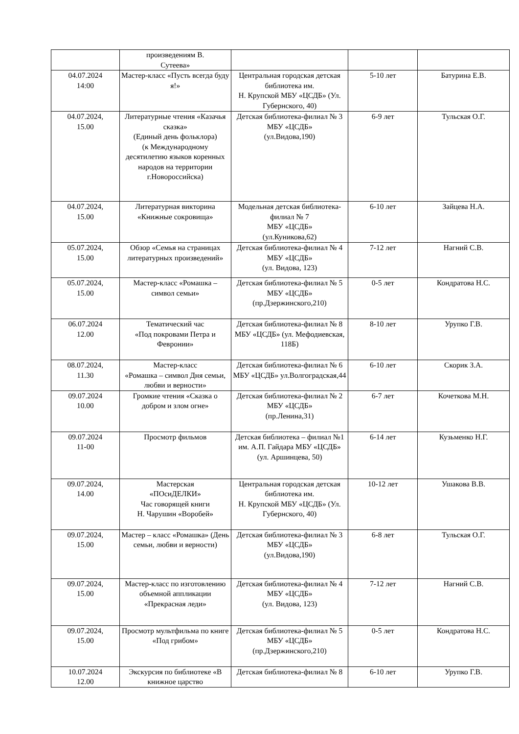| | произведениям В. Сутеева» | | | |
| 04.07.2024 14:00 | Мастер-класс «Пусть всегда буду я!» | Центральная городская детская библиотека им. Н. Крупской МБУ «ЦСДБ» (Ул. Губернского, 40) | 5-10 лет | Батурина Е.В. |
| 04.07.2024, 15.00 | Литературные чтения «Казачья сказка» (Единый день фольклора) (к Международному десятилетию языков коренных народов на территории г.Новороссийска) | Детская библиотека-филиал № 3 МБУ «ЦСДБ» (ул.Видова,190) | 6-9 лет | Тульская О.Г. |
| 04.07.2024, 15.00 | Литературная викторина «Книжные сокровища» | Модельная детская библиотека-филиал № 7 МБУ «ЦСДБ» (ул.Куникова,62) | 6-10 лет | Зайцева Н.А. |
| 05.07.2024, 15.00 | Обзор «Семья на страницах литературных произведений» | Детская библиотека-филиал № 4 МБУ «ЦСДБ» (ул. Видова, 123) | 7-12 лет | Нагний С.В. |
| 05.07.2024, 15.00 | Мастер-класс «Ромашка – символ семьи» | Детская библиотека-филиал № 5 МБУ «ЦСДБ» (пр.Дзержинского,210) | 0-5 лет | Кондратова Н.С. |
| 06.07.2024 12.00 | Тематический час «Под покровами Петра и Февронии» | Детская библиотека-филиал № 8 МБУ «ЦСДБ» (ул. Мефодиевская, 118Б) | 8-10 лет | Урупко Г.В. |
| 08.07.2024, 11.30 | Мастер-класс «Ромашка – символ Дня семьи, любви и верности» | Детская библиотека-филиал № 6 МБУ «ЦСДБ» ул.Волгоградская,44 | 6-10 лет | Скорик З.А. |
| 09.07.2024 10.00 | Громкие чтения «Сказка о добром и злом огне» | Детская библиотека-филиал № 2 МБУ «ЦСДБ» (пр.Ленина,31) | 6-7 лет | Кочеткова М.Н. |
| 09.07.2024 11-00 | Просмотр фильмов | Детская библиотека – филиал №1 им. А.П. Гайдара МБУ «ЦСДБ» (ул. Аршинцева, 50) | 6-14 лет | Кузьменко Н.Г. |
| 09.07.2024, 14.00 | Мастерская «ПОсиДЕЛКИ» Час говорящей книги Н. Чарушин «Воробей» | Центральная городская детская библиотека им. Н. Крупской МБУ «ЦСДБ» (Ул. Губернского, 40) | 10-12 лет | Ушакова В.В. |
| 09.07.2024, 15.00 | Мастер – класс «Ромашка» (День семьи, любви и верности) | Детская библиотека-филиал № 3 МБУ «ЦСДБ» (ул.Видова,190) | 6-8 лет | Тульская О.Г. |
| 09.07.2024, 15.00 | Мастер-класс по изготовлению объемной аппликации «Прекрасная леди» | Детская библиотека-филиал № 4 МБУ «ЦСДБ» (ул. Видова, 123) | 7-12 лет | Нагний С.В. |
| 09.07.2024, 15.00 | Просмотр мультфильма по книге «Под грибом» | Детская библиотека-филиал № 5 МБУ «ЦСДБ» (пр.Дзержинского,210) | 0-5 лет | Кондратова Н.С. |
| 10.07.2024 12.00 | Экскурсия по библиотеке «В книжное царство | Детская библиотека-филиал № 8 | 6-10 лет | Урупко Г.В. |